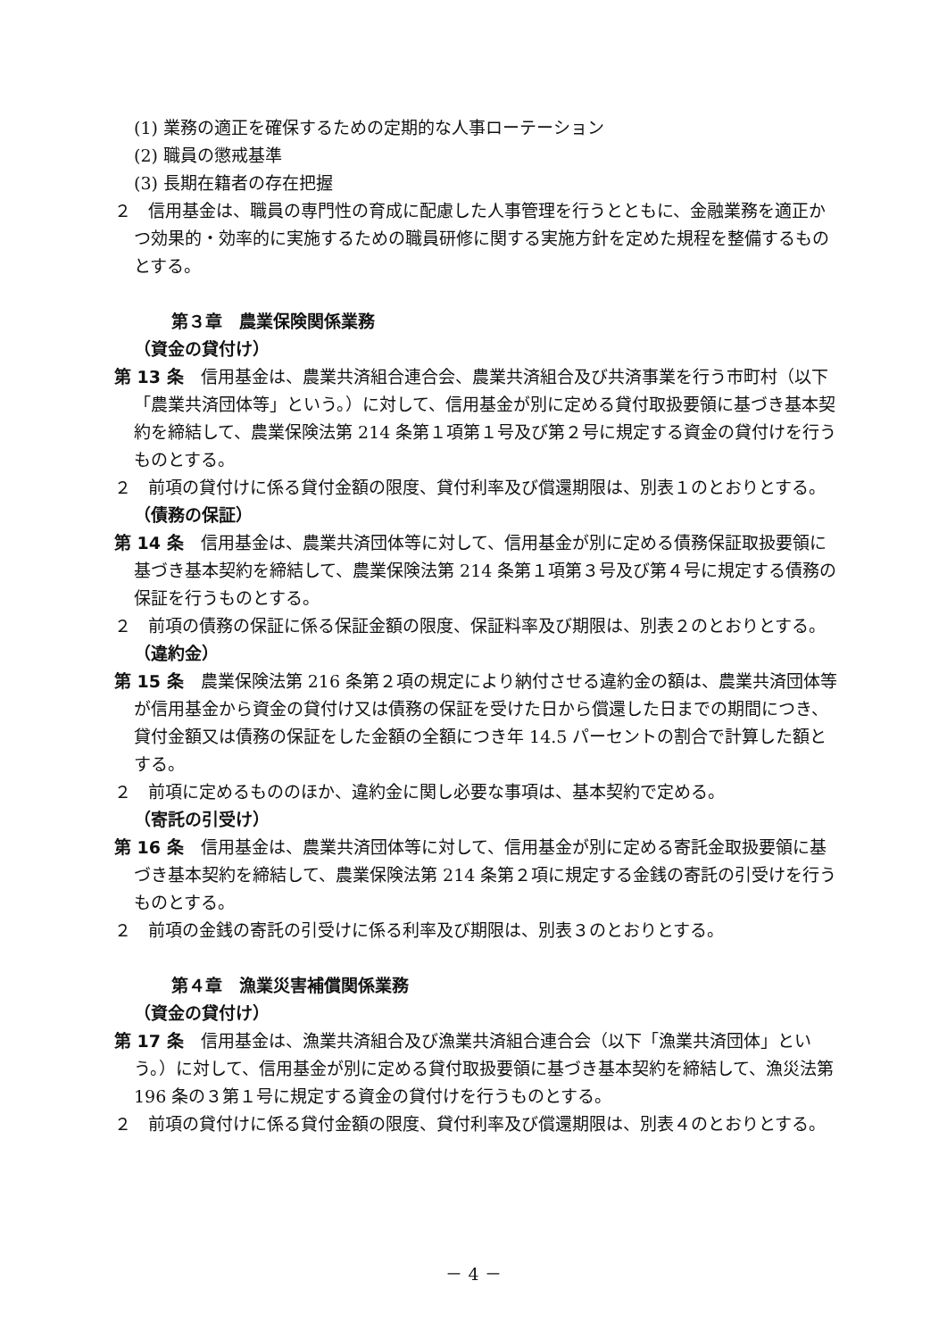(1) 業務の適正を確保するための定期的な人事ローテーション
(2) 職員の懲戒基準
(3) 長期在籍者の存在把握
２　信用基金は、職員の専門性の育成に配慮した人事管理を行うとともに、金融業務を適正かつ効果的・効率的に実施するための職員研修に関する実施方針を定めた規程を整備するものとする。
第３章　農業保険関係業務
（資金の貸付け）
第 13 条　信用基金は、農業共済組合連合会、農業共済組合及び共済事業を行う市町村（以下「農業共済団体等」という。）に対して、信用基金が別に定める貸付取扱要領に基づき基本契約を締結して、農業保険法第 214 条第１項第１号及び第２号に規定する資金の貸付けを行うものとする。
２　前項の貸付けに係る貸付金額の限度、貸付利率及び償還期限は、別表１のとおりとする。
（債務の保証）
第 14 条　信用基金は、農業共済団体等に対して、信用基金が別に定める債務保証取扱要領に基づき基本契約を締結して、農業保険法第 214 条第１項第３号及び第４号に規定する債務の保証を行うものとする。
２　前項の債務の保証に係る保証金額の限度、保証料率及び期限は、別表２のとおりとする。
（違約金）
第 15 条　農業保険法第 216 条第２項の規定により納付させる違約金の額は、農業共済団体等が信用基金から資金の貸付け又は債務の保証を受けた日から償還した日までの期間につき、貸付金額又は債務の保証をした金額の全額につき年 14.5 パーセントの割合で計算した額とする。
２　前項に定めるもののほか、違約金に関し必要な事項は、基本契約で定める。
（寄託の引受け）
第 16 条　信用基金は、農業共済団体等に対して、信用基金が別に定める寄託金取扱要領に基づき基本契約を締結して、農業保険法第 214 条第２項に規定する金銭の寄託の引受けを行うものとする。
２　前項の金銭の寄託の引受けに係る利率及び期限は、別表３のとおりとする。
第４章　漁業災害補償関係業務
（資金の貸付け）
第 17 条　信用基金は、漁業共済組合及び漁業共済組合連合会（以下「漁業共済団体」という。）に対して、信用基金が別に定める貸付取扱要領に基づき基本契約を締結して、漁災法第 196 条の３第１号に規定する資金の貸付けを行うものとする。
２　前項の貸付けに係る貸付金額の限度、貸付利率及び償還期限は、別表４のとおりとする。
－ 4 －